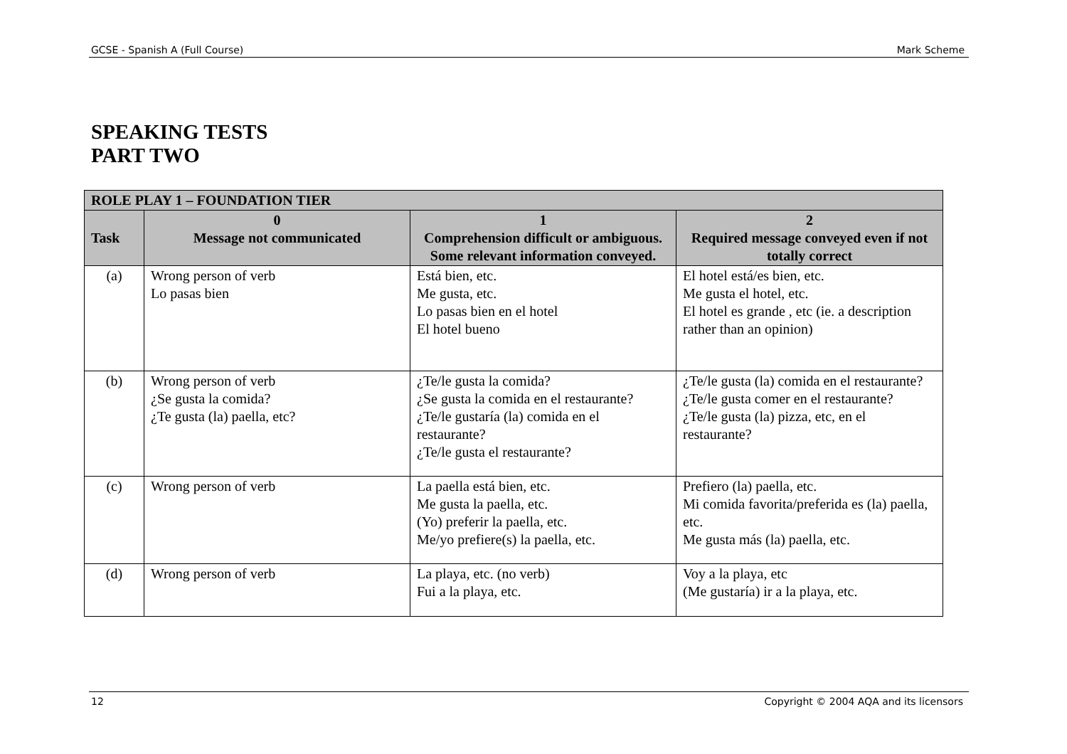GCSE - Spanish A (Full Course) Mark Scheme
SPEAKING TESTS
PART TWO
| ROLE PLAY 1 – FOUNDATION TIER | | | |
| --- | --- | --- | --- |
| Task | 0 Message not communicated | 1 Comprehension difficult or ambiguous. Some relevant information conveyed. | 2 Required message conveyed even if not totally correct |
| (a) | Wrong person of verb Lo pasas bien | Está bien, etc. Me gusta, etc. Lo pasas bien en el hotel El hotel bueno | El hotel está/es bien, etc. Me gusta el hotel, etc. El hotel es grande , etc (ie. a description rather than an opinion) |
| (b) | Wrong person of verb ¿Se gusta la comida? ¿Te gusta (la) paella, etc? | ¿Te/le gusta la comida? ¿Se gusta la comida en el restaurante? ¿Te/le gustaría (la) comida en el restaurante? ¿Te/le gusta el restaurante? | ¿Te/le gusta (la) comida en el restaurante? ¿Te/le gusta comer en el restaurante? ¿Te/le gusta (la) pizza, etc, en el restaurante? |
| (c) | Wrong person of verb | La paella está bien, etc. Me gusta la paella, etc. (Yo) preferir la paella, etc. Me/yo prefiere(s) la paella, etc. | Prefiero (la) paella, etc. Mi comida favorita/preferida es (la) paella, etc. Me gusta más (la) paella, etc. |
| (d) | Wrong person of verb | La playa, etc. (no verb) Fui a la playa, etc. | Voy a la playa, etc (Me gustaría) ir a la playa, etc. |
12 Copyright © 2004 AQA and its licensors